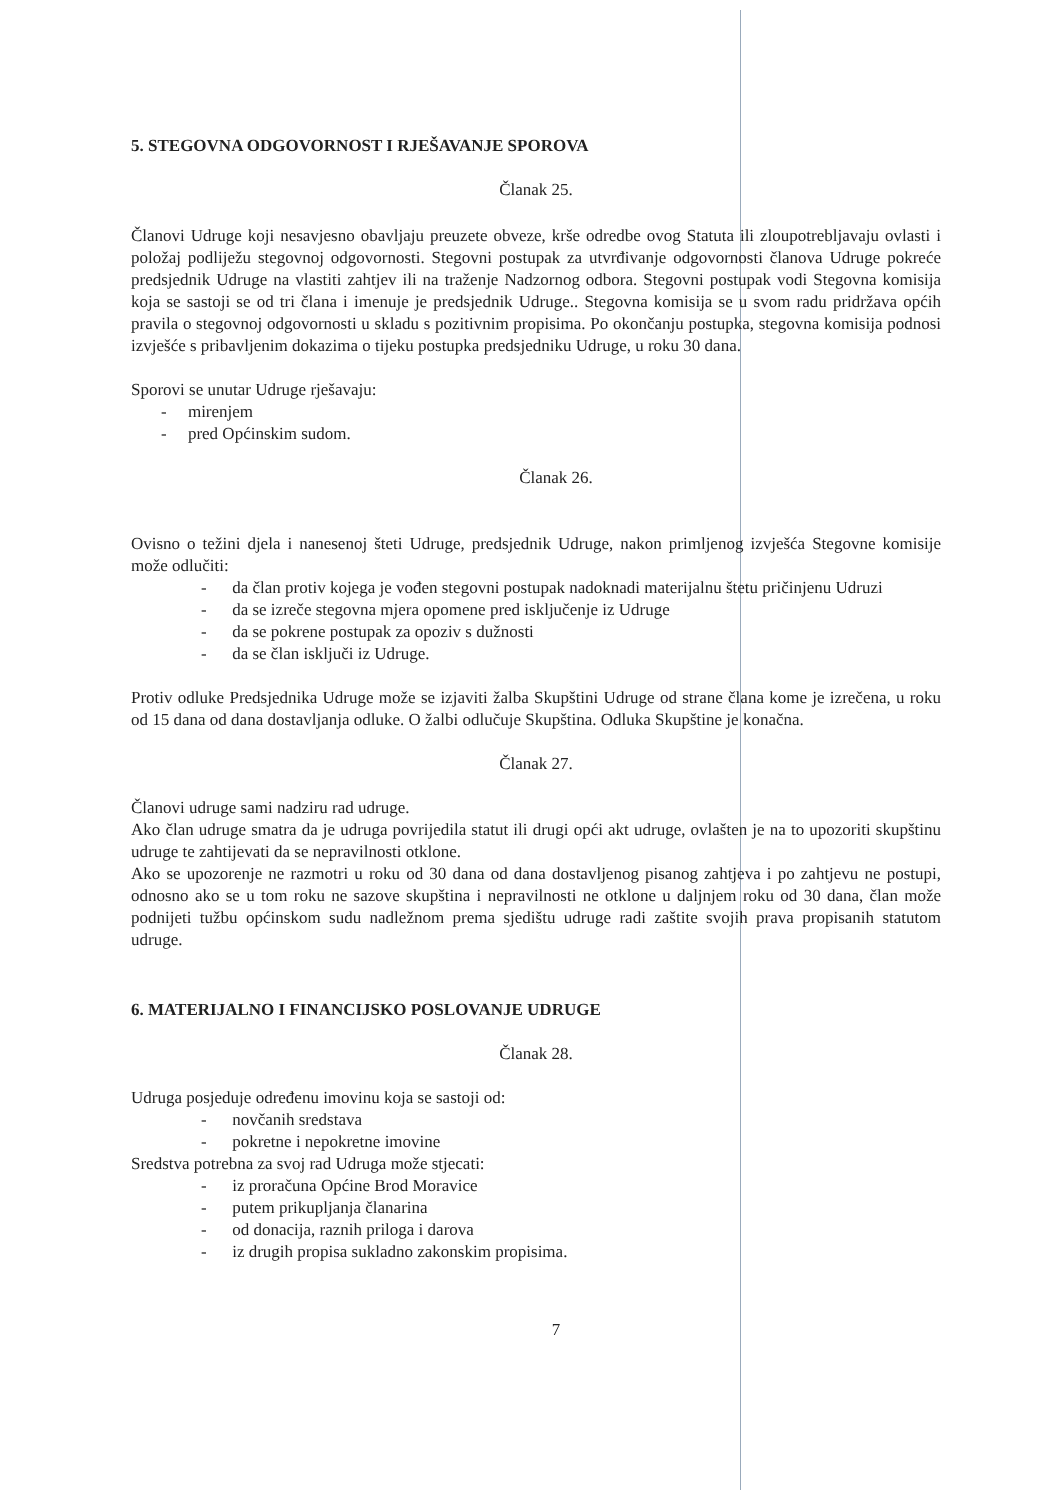5. STEGOVNA ODGOVORNOST I RJEŠAVANJE SPOROVA
Članak 25.
Članovi Udruge koji nesavjesno obavljaju preuzete obveze, krše odredbe ovog Statuta ili zloupotrebljavaju ovlasti i položaj podliježu stegovnoj odgovornosti. Stegovni postupak za utvrđivanje odgovornosti članova Udruge pokreće predsjednik Udruge na vlastiti zahtjev ili na traženje Nadzornog odbora. Stegovni postupak vodi Stegovna komisija koja se sastoji se od tri člana i imenuje je predsjednik Udruge.. Stegovna komisija se u svom radu pridržava općih pravila o stegovnoj odgovornosti u skladu s pozitivnim propisima. Po okončanju postupka, stegovna komisija podnosi izvješće s pribavljenim dokazima o tijeku postupka predsjedniku Udruge, u roku 30 dana.
Sporovi se unutar Udruge rješavaju:
- mirenjem
- pred Općinskim sudom.
Članak 26.
Ovisno o težini djela i nanesenoj šteti Udruge, predsjednik Udruge, nakon primljenog izvješća Stegovne komisije može odlučiti:
- da član protiv kojega je vođen stegovni postupak nadoknadi materijalnu štetu pričinjenu Udruzi
- da se izreče stegovna mjera opomene pred isključenje iz Udruge
- da se pokrene postupak za opoziv s dužnosti
- da se član isključi iz Udruge.
Protiv odluke Predsjednika Udruge može se izjaviti žalba Skupštini Udruge od strane člana kome je izrečena, u roku od 15 dana od dana dostavljanja odluke. O žalbi odlučuje Skupština. Odluka Skupštine je konačna.
Članak 27.
Članovi udruge sami nadziru rad udruge.
Ako član udruge smatra da je udruga povrijedila statut ili drugi opći akt udruge, ovlašten je na to upozoriti skupštinu udruge te zahtijevati da se nepravilnosti otklone.
Ako se upozorenje ne razmotri u roku od 30 dana od dana dostavljenog pisanog zahtjeva i po zahtjevu ne postupi, odnosno ako se u tom roku ne sazove skupština i nepravilnosti ne otklone u daljnjem roku od 30 dana, član može podnijeti tužbu općinskom sudu nadležnom prema sjedištu udruge radi zaštite svojih prava propisanih statutom udruge.
6. MATERIJALNO I FINANCIJSKO POSLOVANJE UDRUGE
Članak 28.
Udruga posjeduje određenu imovinu koja se sastoji od:
- novčanih sredstava
- pokretne i nepokretne imovine
Sredstva potrebna za svoj rad Udruga može stjecati:
- iz proračuna Općine Brod Moravice
- putem prikupljanja članarina
- od donacija, raznih priloga i darova
- iz drugih propisa sukladno zakonskim propisima.
7